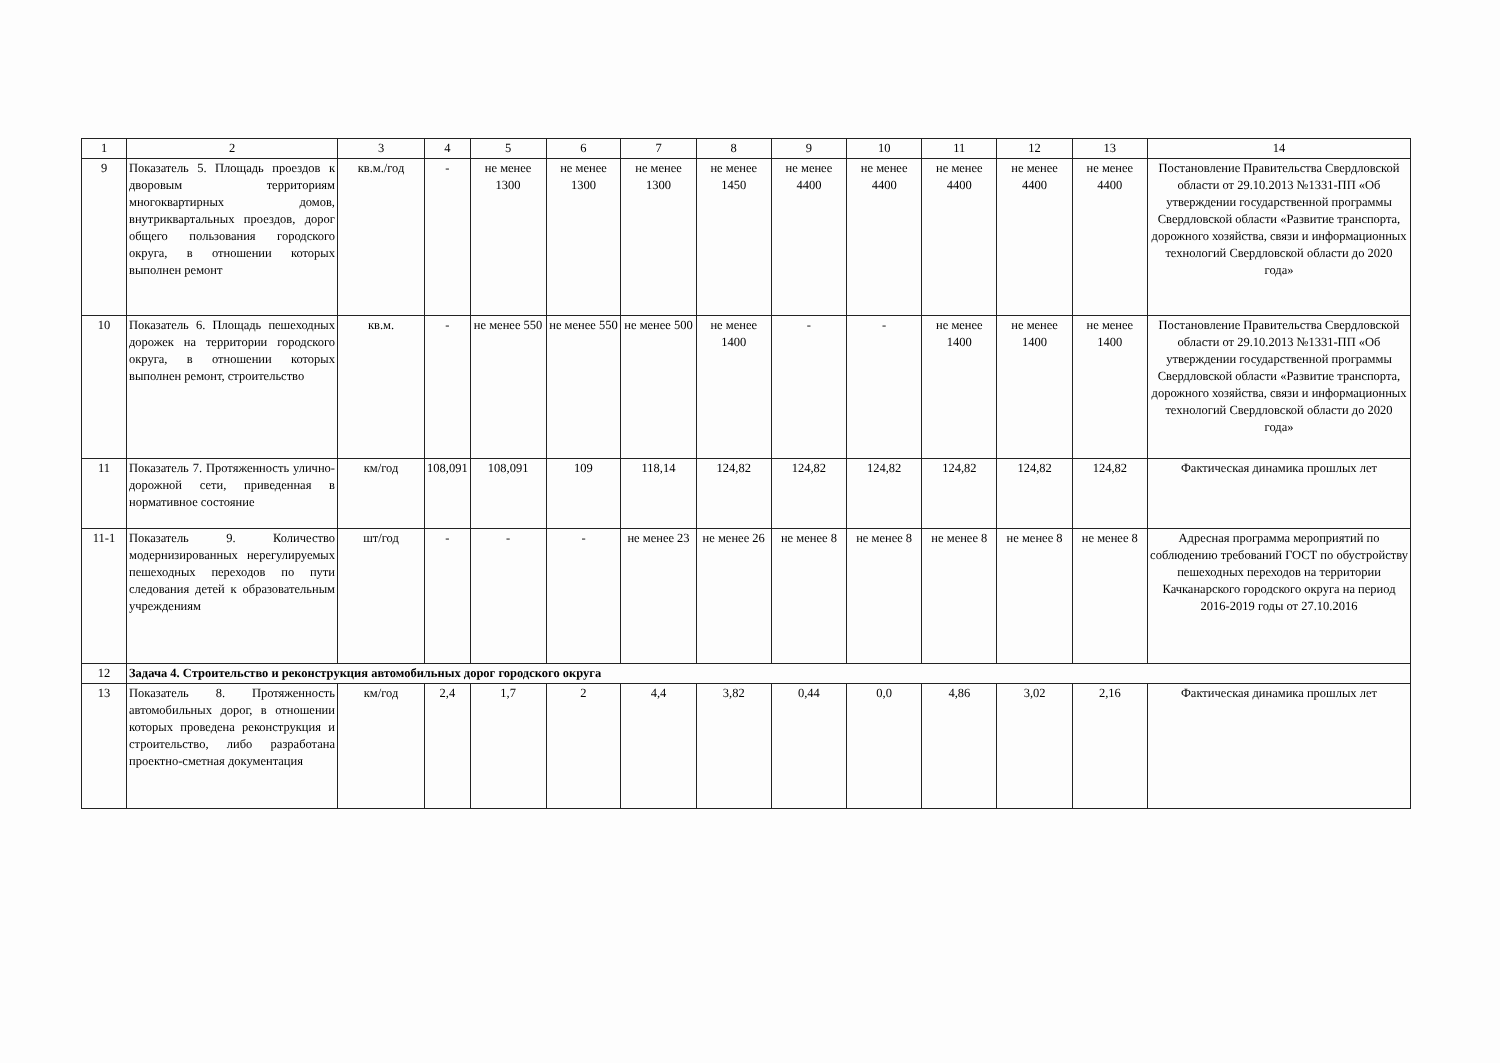| 1 | 2 | 3 | 4 | 5 | 6 | 7 | 8 | 9 | 10 | 11 | 12 | 13 | 14 |
| 9 | Показатель 5. Площадь проездов к дворовым территориям многоквартирных домов, внутриквартальных проездов, дорог общего пользования городского округа, в отношении которых выполнен ремонт | кв.м./год | - | не менее 1300 | не менее 1300 | не менее 1300 | не менее 1450 | не менее 4400 | не менее 4400 | не менее 4400 | не менее 4400 | не менее 4400 | Постановление Правительства Свердловской области от 29.10.2013 №1331-ПП «Об утверждении государственной программы Свердловской области «Развитие транспорта, дорожного хозяйства, связи и информационных технологий Свердловской области до 2020 года» |
| 10 | Показатель 6. Площадь пешеходных дорожек на территории городского округа, в отношении которых выполнен ремонт, строительство | кв.м. | - | не менее 550 | не менее 550 | не менее 500 | не менее 1400 | - | - | не менее 1400 | не менее 1400 | не менее 1400 | Постановление Правительства Свердловской области от 29.10.2013 №1331-ПП «Об утверждении государственной программы Свердловской области «Развитие транспорта, дорожного хозяйства, связи и информационных технологий Свердловской области до 2020 года» |
| 11 | Показатель 7. Протяженность улично-дорожной сети, приведенная в нормативное состояние | км/год | 108,091 | 108,091 | 109 | 118,14 | 124,82 | 124,82 | 124,82 | 124,82 | 124,82 | 124,82 | Фактическая динамика прошлых лет |
| 11-1 | Показатель 9. Количество модернизированных нерегулируемых пешеходных переходов по пути следования детей к образовательным учреждениям | шт/год | - | - | - | не менее 23 | не менее 26 | не менее 8 | не менее 8 | не менее 8 | не менее 8 | не менее 8 | Адресная программа мероприятий по соблюдению требований ГОСТ по обустройству пешеходных переходов на территории Качканарского городского округа на период 2016-2019 годы от 27.10.2016 |
| 12 | Задача 4. Строительство и реконструкция автомобильных дорог городского округа | | | | | | | | | | | | |
| 13 | Показатель 8. Протяженность автомобильных дорог, в отношении которых проведена реконструкция и строительство, либо разработана проектно-сметная документация | км/год | 2,4 | 1,7 | 2 | 4,4 | 3,82 | 0,44 | 0,0 | 4,86 | 3,02 | 2,16 | Фактическая динамика прошлых лет |